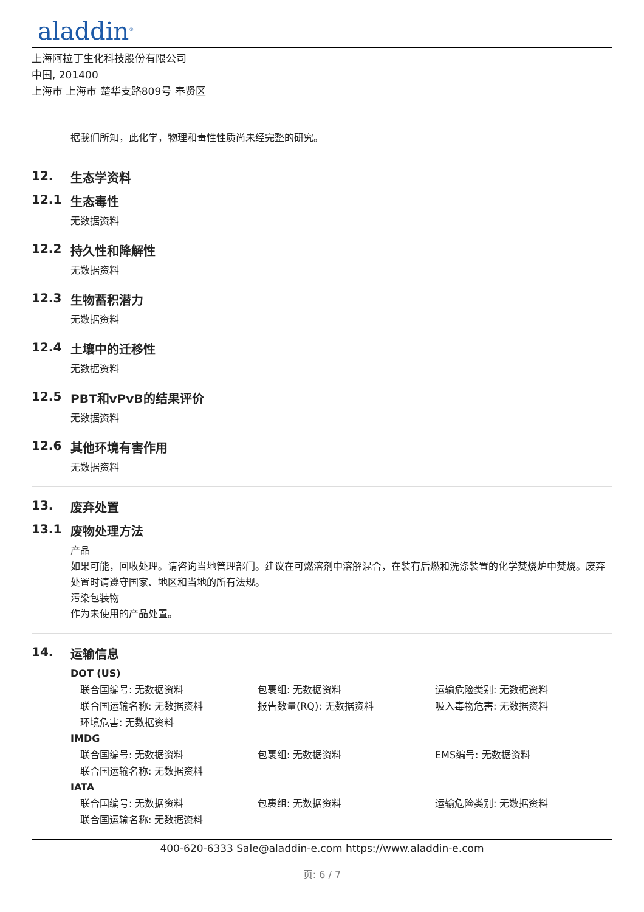aladdin<sup>®</sup>
上海阿拉丁生化科技股份有限公司
中国, 201400
上海市 上海市 楚华支路809号 奉贤区
据我们所知，此化学，物理和毒性性质尚未经完整的研究。
12. 生态学资料
12.1 生态毒性
无数据资料
12.2 持久性和降解性
无数据资料
12.3 生物蓄积潜力
无数据资料
12.4 土壤中的迁移性
无数据资料
12.5 PBT和vPvB的结果评价
无数据资料
12.6 其他环境有害作用
无数据资料
13. 废弃处置
13.1 废物处理方法
产品
如果可能，回收处理。请咨询当地管理部门。建议在可燃溶剂中溶解混合，在装有后燃和洗涤装置的化学焚烧炉中焚烧。废弃处置时请遵守国家、地区和当地的所有法规。
污染包装物
作为未使用的产品处置。
14. 运输信息
DOT (US)
联合国编号: 无数据资料 包裹组: 无数据资料 运输危险类别: 无数据资料
联合国运输名称: 无数据资料 报告数量(RQ): 无数据资料 吸入毒物危害: 无数据资料
环境危害: 无数据资料
IMDG
联合国编号: 无数据资料 包裹组: 无数据资料 EMS编号: 无数据资料
联合国运输名称: 无数据资料
IATA
联合国编号: 无数据资料 包裹组: 无数据资料 运输危险类别: 无数据资料
联合国运输名称: 无数据资料
400-620-6333 Sale@aladdin-e.com https://www.aladdin-e.com
页: 6 / 7